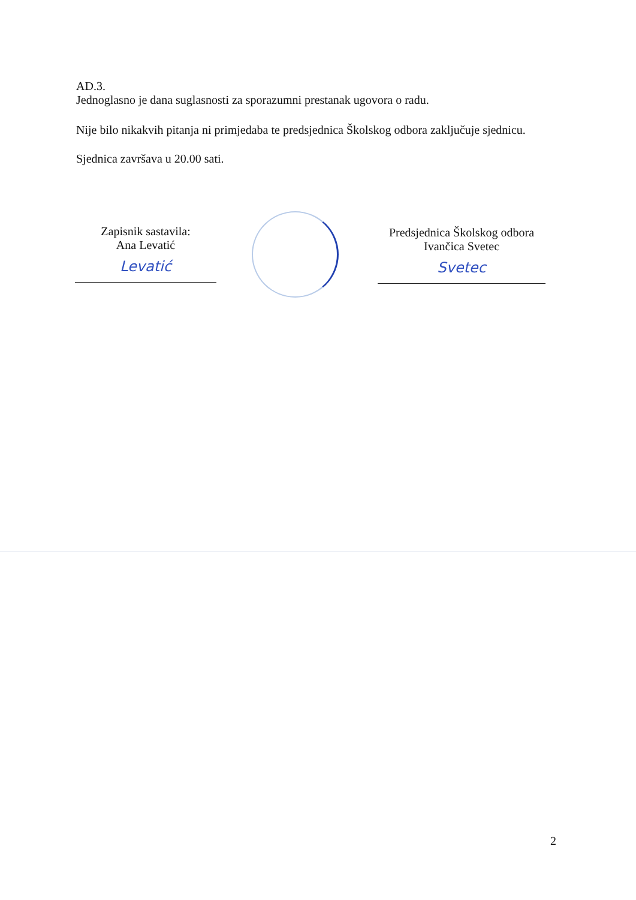AD.3.
Jednoglasno je dana suglasnosti za sporazumni prestanak ugovora o radu.
Nije bilo nikakvih pitanja ni primjedaba te predsjednica Školskog odbora zaključuje sjednicu.
Sjednica završava u 20.00 sati.
Zapisnik sastavila:
Ana Levatić
Levatić
Predsjednica Školskog odbora
Ivančica Svetec
Svetec
2